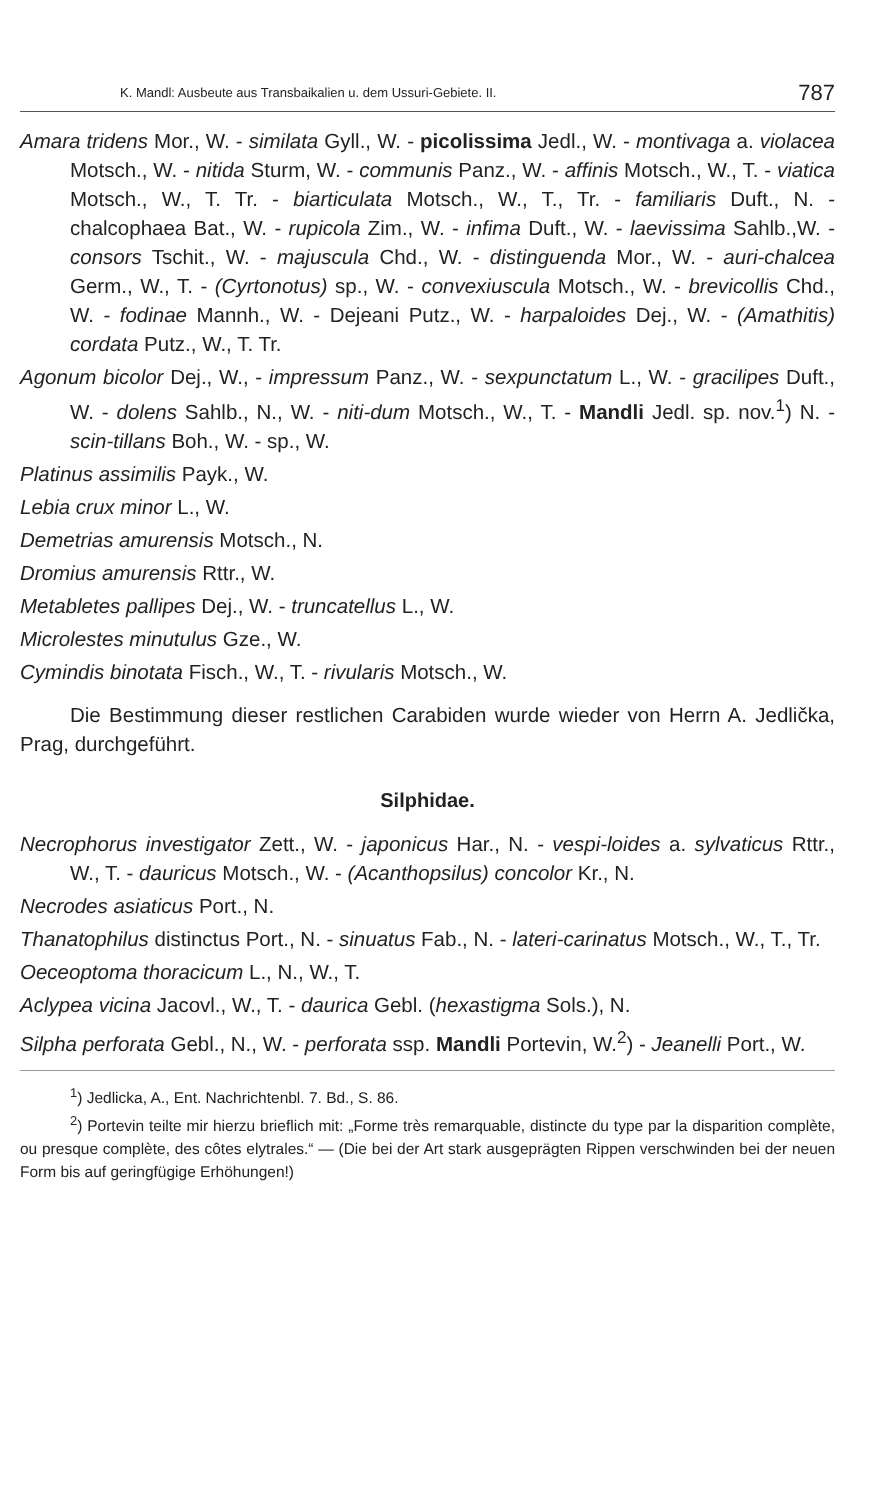K. Mandl: Ausbeute aus Transbaikalien u. dem Ussuri-Gebiete. II. 787
Amara tridens Mor., W. - similata Gyll., W. - picolissima Jedl., W. - montivaga a. violacea Motsch., W. - nitida Sturm, W. - communis Panz., W. - affinis Motsch., W., T. - viatica Motsch., W., T. Tr. - biarticulata Motsch., W., T., Tr. - familiaris Duft., N. - chalcophaea Bat., W. - rupicola Zim., W. - infima Duft., W. - laevissima Sahlb.,W. - consors Tschit., W. - majuscula Chd., W. - distinguenda Mor., W. - auri-chalcea Germ., W., T. - (Cyrtonotus) sp., W. - convexiuscula Motsch., W. - brevicollis Chd., W. - fodinae Mannh., W. - Dejeani Putz., W. - harpaloides Dej., W. - (Amathitis) cordata Putz., W., T. Tr.
Agonum bicolor Dej., W., - impressum Panz., W. - sexpunctatum L., W. - gracilipes Duft., W. - dolens Sahlb., N., W. - niti-dum Motsch., W., T. - Mandli Jedl. sp. nov.<sup>1</sup>) N. - scin-tillans Boh., W. - sp., W.
Platinus assimilis Payk., W.
Lebia crux minor L., W.
Demetrias amurensis Motsch., N.
Dromius amurensis Rttr., W.
Metabletes pallipes Dej., W. - truncatellus L., W.
Microlestes minutulus Gze., W.
Cymindis binotata Fisch., W., T. - rivularis Motsch., W.
Die Bestimmung dieser restlichen Carabiden wurde wieder von Herrn A. Jedlička, Prag, durchgeführt.
Silphidae.
Necrophorus investigator Zett., W. - japonicus Har., N. - vespi-loides a. sylvaticus Rttr., W., T. - dauricus Motsch., W. - (Acanthopsilus) concolor Kr., N.
Necrodes asiaticus Port., N.
Thanatophilus distinctus Port., N. - sinuatus Fab., N. - lateri-carinatus Motsch., W., T., Tr.
Oeceoptoma thoracicum L., N., W., T.
Aclypea vicina Jacovl., W., T. - daurica Gebl. (hexastigma Sols.), N.
Silpha perforata Gebl., N., W. - perforata ssp. Mandli Portevin, W.<sup>2</sup>) - Jeanelli Port., W.
<sup>1</sup>) Jedlicka, A., Ent. Nachrichtenbl. 7. Bd., S. 86.
<sup>2</sup>) Portevin teilte mir hierzu brieflich mit: „Forme très remarquable, distincte du type par la disparition complète, ou presque complète, des côtes elytrales.“ — (Die bei der Art stark ausgeprägten Rippen verschwinden bei der neuen Form bis auf geringfügige Erhöhungen!)